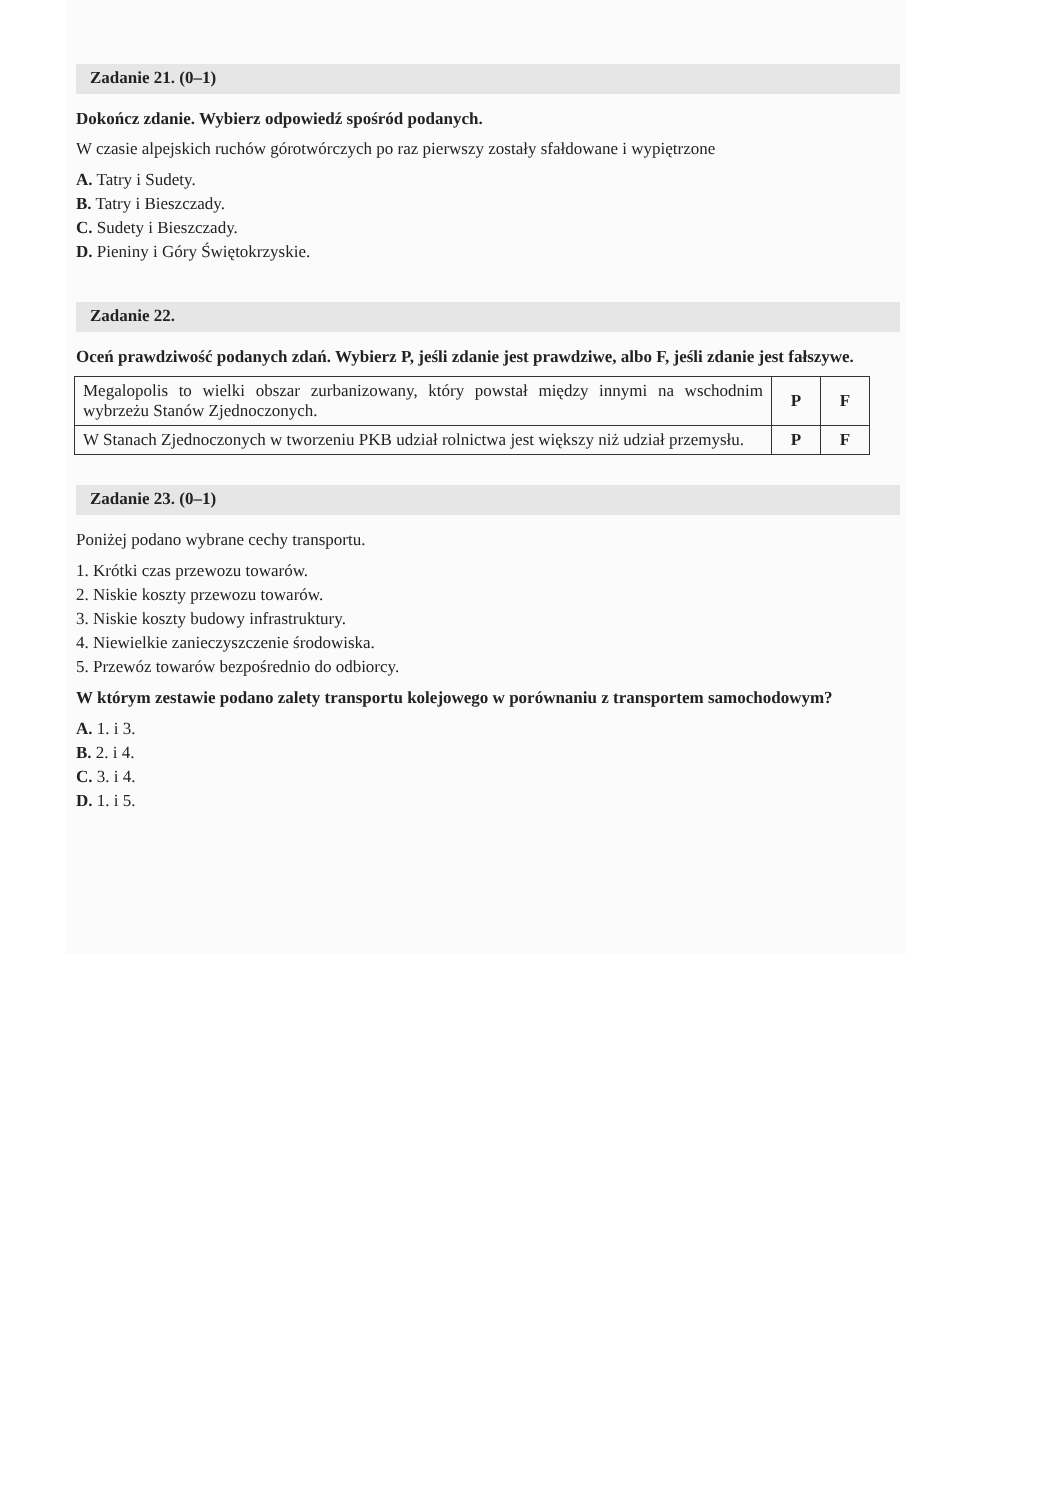Zadanie 21. (0–1)
Dokończ zdanie. Wybierz odpowiedź spośród podanych.
W czasie alpejskich ruchów górotwórczych po raz pierwszy zostały sfałdowane i wypiętrzone
A. Tatry i Sudety.
B. Tatry i Bieszczady.
C. Sudety i Bieszczady.
D. Pieniny i Góry Świętokrzyskie.
Zadanie 22.
Oceń prawdziwość podanych zdań. Wybierz P, jeśli zdanie jest prawdziwe, albo F, jeśli zdanie jest fałszywe.
| Megalopolis to wielki obszar zurbanizowany, który powstał między innymi na wschodnim wybrzeżu Stanów Zjednoczonych. | P | F |
| W Stanach Zjednoczonych w tworzeniu PKB udział rolnictwa jest większy niż udział przemysłu. | P | F |
Zadanie 23. (0–1)
Poniżej podano wybrane cechy transportu.
1. Krótki czas przewozu towarów.
2. Niskie koszty przewozu towarów.
3. Niskie koszty budowy infrastruktury.
4. Niewielkie zanieczyszczenie środowiska.
5. Przewóz towarów bezpośrednio do odbiorcy.
W którym zestawie podano zalety transportu kolejowego w porównaniu z transportem samochodowym?
A. 1. i 3.
B. 2. i 4.
C. 3. i 4.
D. 1. i 5.